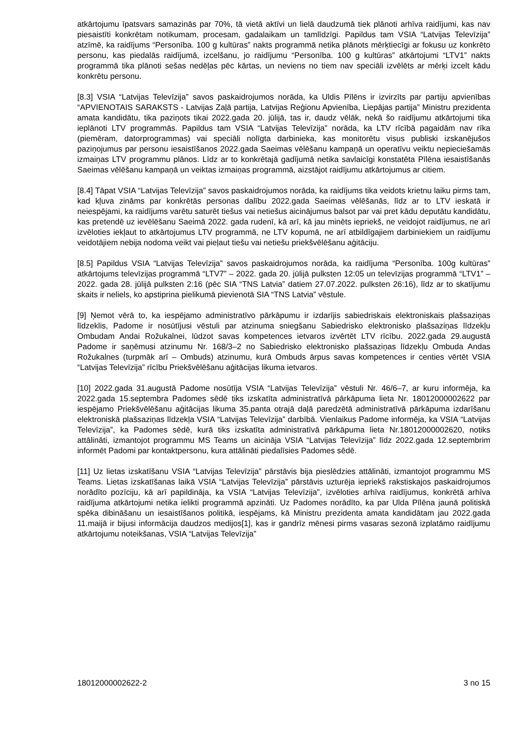atkārtojumu īpatsvars samazinās par 70%, tā vietā aktīvi un lielā daudzumā tiek plānoti arhīva raidījumi, kas nav piesaistīti konkrētam notikumam, procesam, gadalaikam un tamlīdzīgi. Papildus tam VSIA “Latvijas Televīzija” atzīmē, ka raidījums “Personība. 100 g kultūras” nakts programmā netika plānots mērķtiecīgi ar fokusu uz konkrēto personu, kas piedalās raidījumā, izcelšanu, jo raidījumu “Personība. 100 g kultūras” atkārtojumi “LTV1” nakts programmā tika plānoti sešas nedēļas pēc kārtas, un neviens no tiem nav speciāli izvēlēts ar mērķi izcelt kādu konkrētu personu.
[8.3] VSIA “Latvijas Televīzija” savos paskaidrojumos norāda, ka Uldis Pīlēns ir izvirzīts par partiju apvienības “APVIENOTAIS SARAKSTS - Latvijas Zaļā partija, Latvijas Reģionu Apvienība, Liepājas partija” Ministru prezidenta amata kandidātu, tika paziņots tikai 2022.gada 20. jūlijā, tas ir, daudz vēlāk, nekā šo raidījumu atkārtojumi tika ieplānoti LTV programmās. Papildus tam VSIA “Latvijas Televīzija” norāda, ka LTV rīcībā pagaidām nav rīka (piemēram, datorprogrammas) vai speciāli nolīgta darbinieka, kas monitorētu visus publiski izskanējušos paziņojumus par personu iesaistīšanos 2022.gada Saeimas vēlēšanu kampaņā un operatīvu veiktu nepieciešamās izmaiņas LTV programmu plānos. Līdz ar to konkrētajā gadījumā netika savlaicīgi konstatēta Pīlēna iesaistīšanās Saeimas vēlēšanu kampaņā un veiktas izmaiņas programmā, aizstājot raidījumu atkārtojumus ar citiem.
[8.4] Tāpat VSIA “Latvijas Televīzija” savos paskaidrojumos norāda, ka raidījums tika veidots krietnu laiku pirms tam, kad kļuva zināms par konkrētās personas dalību 2022.gada Saeimas vēlēšanās, līdz ar to LTV ieskatā ir neiespējami, ka raidījums varētu saturēt tiešus vai netiešus aicinājumus balsot par vai pret kādu deputātu kandidātu, kas pretendē uz ievēlēšanu Saeimā 2022. gada rudenī, kā arī, kā jau minēts iepriekš, ne veidojot raidījumus, ne arī izvēloties iekļaut to atkārtojumus LTV programmā, ne LTV kopumā, ne arī atbildīgajiem darbiniekiem un raidījumu veidotājiem nebija nodoma veikt vai pieļaut tiešu vai netiešu priekšvēlēšanu aģitāciju.
[8.5] Papildus VSIA “Latvijas Televīzija” savos paskaidrojumos norāda, ka raidījuma “Personība. 100g kultūras” atkārtojums televīzijas programmā “LTV7” – 2022. gada 20. jūlijā pulksten 12:05 un televīzijas programmā “LTV1” – 2022. gada 28. jūlijā pulksten 2:16 (pēc SIA “TNS Latvia” datiem 27.07.2022. pulksten 26:16), līdz ar to skatījumu skaits ir neliels, ko apstiprina pielikumā pievienotā SIA “TNS Latvia” vēstule.
[9] Ņemot vērā to, ka iespējamo administratīvo pārkāpumu ir izdarījis sabiedriskais elektroniskais plašsaziņas līdzeklis, Padome ir nosūtījusi vēstuli par atzinuma sniegšanu Sabiedrisko elektronisko plašsaziņas līdzekļu Ombudam Andai Rožukalnei, lūdzot savas kompetences ietvaros izvērtēt LTV rīcību. 2022.gada 29.augustā Padome ir saņēmusi atzinumu Nr. 168/3–2 no Sabiedrisko elektronisko plašsaziņas līdzekļu Ombuda Andas Rožukalnes (turpmāk arī – Ombuds) atzinumu, kurā Ombuds ārpus savas kompetences ir centies vērtēt VSIA “Latvijas Televīzija” rīcību Priekšvēlēšanu aģitācijas likuma ietvaros.
[10] 2022.gada 31.augustā Padome nosūtīja VSIA “Latvijas Televīzija” vēstuli Nr. 46/6–7, ar kuru informēja, ka 2022.gada 15.septembra Padomes sēdē tiks izskatīta administratīvā pārkāpuma lieta Nr. 18012000002622 par iespējamo Priekšvēlēšanu aģitācijas likuma 35.panta otrajā daļā paredzētā administratīvā pārkāpuma izdarīšanu elektroniskā plašsaziņas līdzekļa VSIA “Latvijas Televīzija” darbībā. Vienlaikus Padome informēja, ka VSIA “Latvijas Televīzija”, ka Padomes sēdē, kurā tiks izskatīta administratīvā pārkāpuma lieta Nr.18012000002620, notiks attālināti, izmantojot programmu MS Teams un aicināja VSIA “Latvijas Televīzija” līdz 2022.gada 12.septembrim informēt Padomi par kontaktpersonu, kura attālināti piedalīsies Padomes sēdē.
[11] Uz lietas izskatīšanu VSIA “Latvijas Televīzija” pārstāvis bija pieslēdzies attālināti, izmantojot programmu MS Teams. Lietas izskatīšanas laikā VSIA “Latvijas Televīzija” pārstāvis uzturēja iepriekš rakstiskajos paskaidrojumos norādīto pozīciju, kā arī papildināja, ka VSIA “Latvijas Televīzija”, izvēloties arhīva raidījumus, konkrētā arhīva raidījuma atkārtojumi netika ielikti programmā apzināti. Uz Padomes norādīto, ka par Ulda Pīlēna jaunā politiskā spēka dibināšanu un iesaistīšanos politikā, iespējams, kā Ministru prezidenta amata kandidātam jau 2022.gada 11.maijā ir bijusi informācija daudzos medijos[1], kas ir gandrīz mēnesi pirms vasaras sezonā izplatāmo raidījumu atkārtojumu noteikšanas, VSIA “Latvijas Televīzija”
18012000002622-2 3 no 15